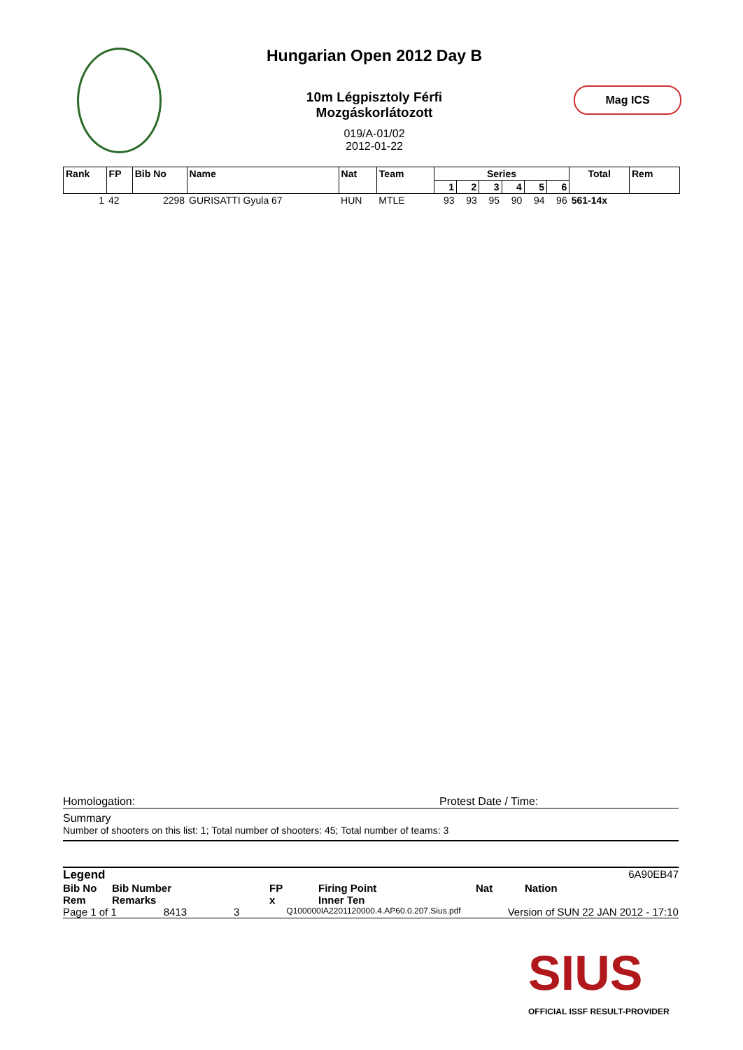Hungarian Open 2012 Day B
10m Légpisztoly Férfi
Mozgáskorlátozott
019/A-01/02
2012-01-22
Mag ICS
| Rank | FP | Bib No | Name | Nat | Team | Series | | | | | | Total | Rem |
| --- | --- | --- | --- | --- | --- | --- | --- | --- | --- | --- | --- | --- | --- |
| | | | | | | 1 | 2 | 3 | 4 | 5 | 6 | | |
| 1 | 42 | 2298 | GURISATTI Gyula 67 | HUN | MTLE | 93 | 93 | 95 | 90 | 94 | 96 | 561-14x | |
Homologation: Protest Date / Time:
Summary
Number of shooters on this list: 1; Total number of shooters: 45; Total number of teams: 3
Legend 6A90EB47
Bib No Bib Number FP Firing Point Nat Nation
Rem Remarks x Inner Ten
Page 1 of 1 8413 3 Q100000IA2201120000.4.AP60.0.207.Sius.pdf Version of SUN 22 JAN 2012 - 17:10
SIUS
OFFICIAL ISSF RESULT-PROVIDER